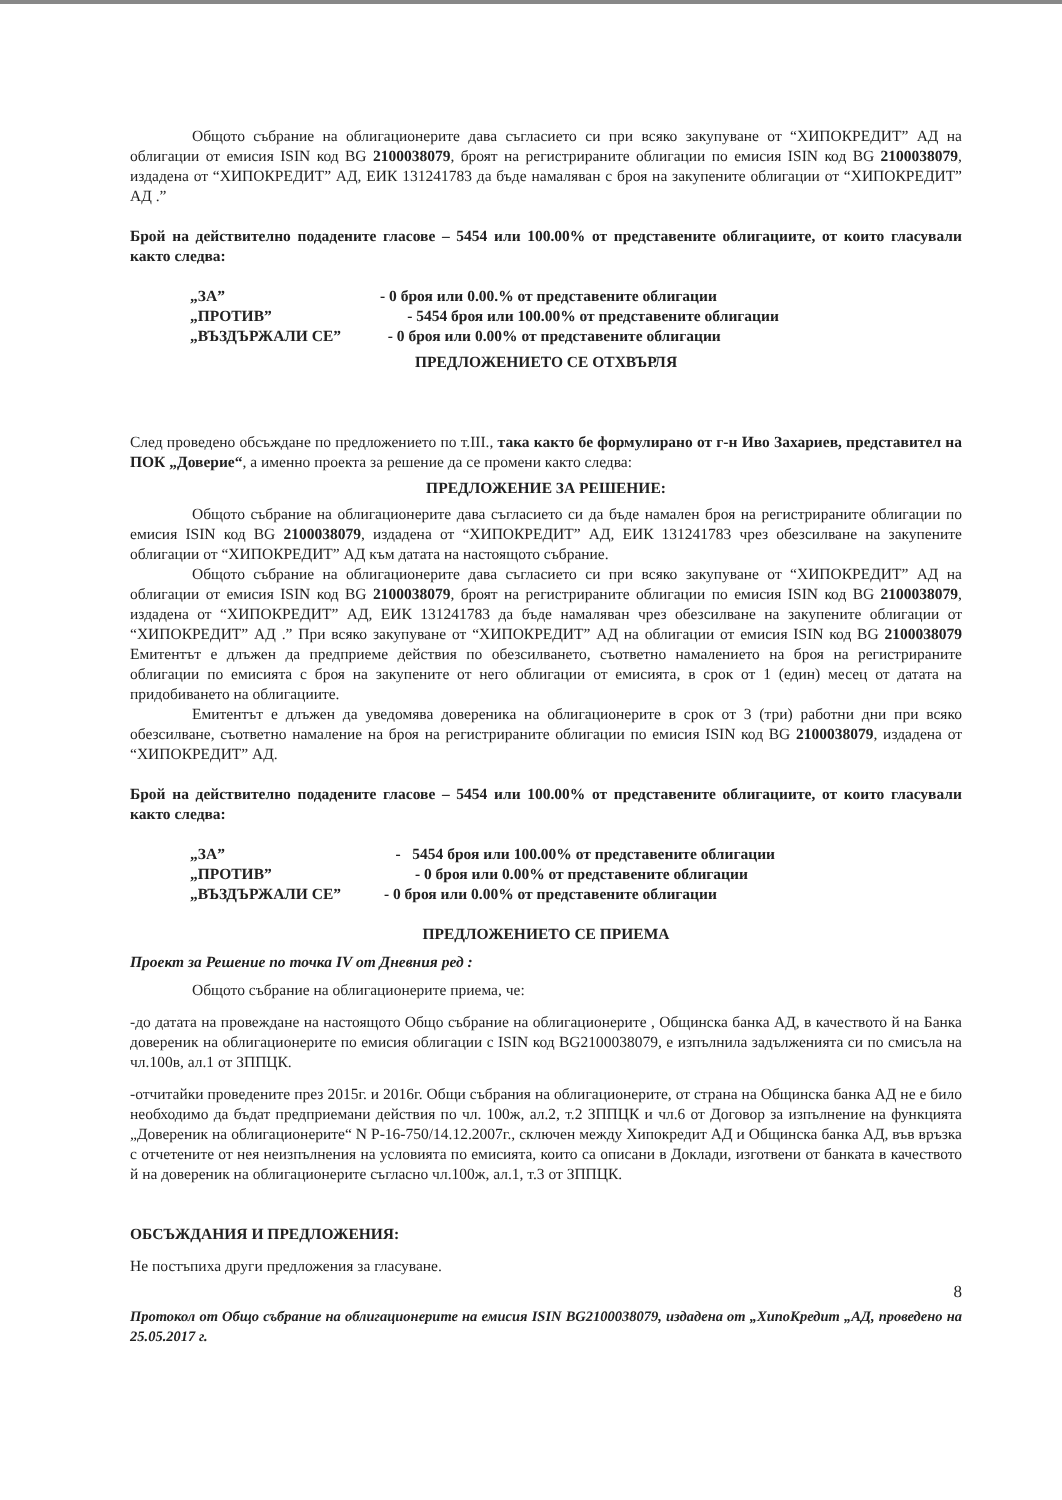Общото събрание на облигационерите дава съгласието си при всяко закупуване от “ХИПОКРЕДИТ” АД на облигации от емисия ISIN код BG 2100038079, броят на регистрираните облигации по емисия ISIN код BG 2100038079, издадена от “ХИПОКРЕДИТ” АД, ЕИК 131241783 да бъде намаляван с броя на закупените облигации от “ХИПОКРЕДИТ” АД .”
Брой на действително подадените гласове – 5454 или 100.00% от представените облигациите, от които гласували както следва:
„ЗА” - 0 броя или 0.00.% от представените облигации
„ПРОТИВ” - 5454 броя или 100.00% от представените облигации
„ВЪЗДЪРЖАЛИ СЕ” - 0 броя или 0.00% от представените облигации
ПРЕДЛОЖЕНИЕТО СЕ ОТХВЪРЛЯ
След проведено обсъждане по предложението по т.III., така както бе формулирано от г-н Иво Захариев, представител на ПОК „Доверие“, а именно проекта за решение да се промени както следва:
ПРЕДЛОЖЕНИЕ ЗА РЕШЕНИЕ:
Общото събрание на облигационерите дава съгласието си да бъде намален броя на регистрираните облигации по емисия ISIN код BG 2100038079, издадена от “ХИПОКРЕДИТ” АД, ЕИК 131241783 чрез обезсилване на закупените облигации от “ХИПОКРЕДИТ” АД към датата на настоящото събрание.
Общото събрание на облигационерите дава съгласието си при всяко закупуване от “ХИПОКРЕДИТ” АД на облигации от емисия ISIN код BG 2100038079, броят на регистрираните облигации по емисия ISIN код BG 2100038079, издадена от “ХИПОКРЕДИТ” АД, ЕИК 131241783 да бъде намаляван чрез обезсилване на закупените облигации от “ХИПОКРЕДИТ” АД .” При всяко закупуване от “ХИПОКРЕДИТ” АД на облигации от емисия ISIN код BG 2100038079 Емитентът е длъжен да предприеме действия по обезсилването, съответно намалението на броя на регистрираните облигации по емисията с броя на закупените от него облигации от емисията, в срок от 1 (един) месец от датата на придобиването на облигациите.
Емитентът е длъжен да уведомява довереника на облигационерите в срок от 3 (три) работни дни при всяко обезсилване, съответно намаление на броя на регистрираните облигации по емисия ISIN код BG 2100038079, издадена от “ХИПОКРЕДИТ” АД.
Брой на действително подадените гласове – 5454 или 100.00% от представените облигациите, от които гласували както следва:
„ЗА” - 5454 броя или 100.00% от представените облигации
„ПРОТИВ” - 0 броя или 0.00% от представените облигации
„ВЪЗДЪРЖАЛИ СЕ” - 0 броя или 0.00% от представените облигации
ПРЕДЛОЖЕНИЕТО СЕ ПРИЕМА
Проект за Решение по точка IV от Дневния ред :
Общото събрание на облигационерите приема, че:
-до датата на провеждане на настоящото Общо събрание на облигационерите , Общинска банка АД, в качеството й на Банка довереник на облигационерите по емисия облигации с ISIN код BG2100038079, е изпълнила задълженията си по смисъла на чл.100в, ал.1 от ЗППЦК.
-отчитайки проведените през 2015г. и 2016г. Общи събрания на облигационерите, от страна на Общинска банка АД не е било необходимо да бъдат предприемани действия по чл. 100ж, ал.2, т.2 ЗППЦК и чл.6 от Договор за изпълнение на функцията „Довереник на облигационерите“ N Р-16-750/14.12.2007г., сключен между Хипокредит АД и Общинска банка АД, във връзка с отчетените от нея неизпълнения на условията по емисията, които са описани в Доклади, изготвени от банката в качеството й на довереник на облигационерите съгласно чл.100ж, ал.1, т.3 от ЗППЦК.
ОБСЪЖДАНИЯ И ПРЕДЛОЖЕНИЯ:
Не постъпиха други предложения за гласуване.
8
Протокол от Общо събрание на облигационерите на емисия ISIN BG2100038079, издадена от „ХипоКредит „АД, проведено на 25.05.2017 г.